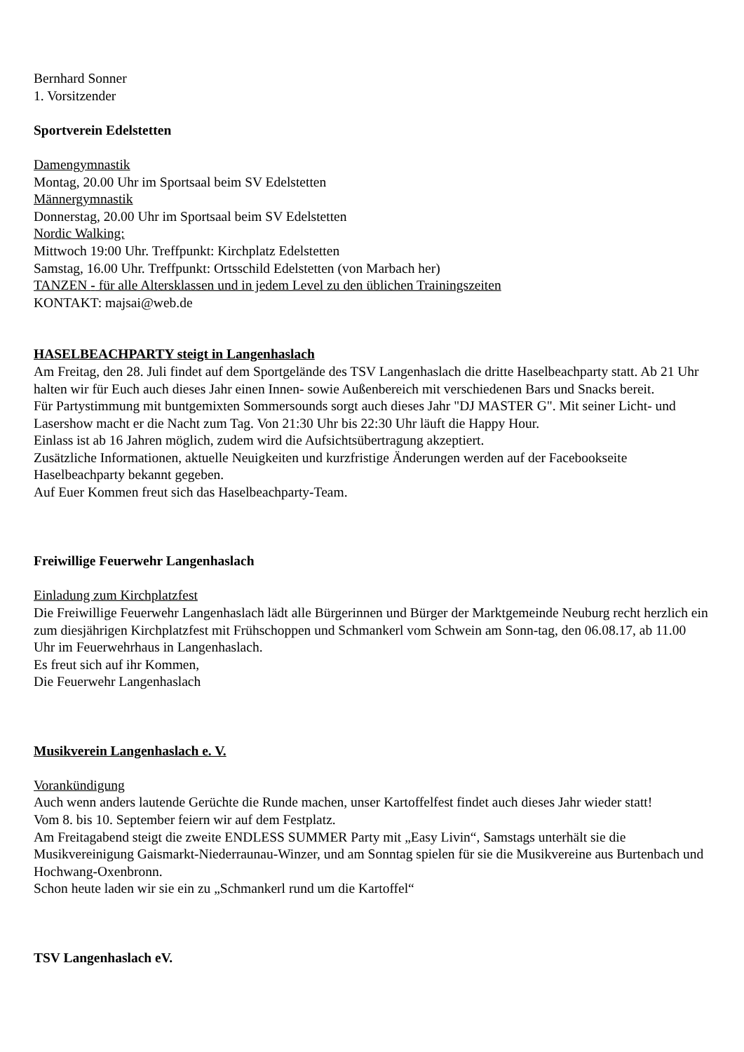Bernhard Sonner
1. Vorsitzender
Sportverein Edelstetten
Damengymnastik
Montag, 20.00 Uhr im Sportsaal beim SV Edelstetten
Männergymnastik
Donnerstag, 20.00 Uhr im Sportsaal beim SV Edelstetten
Nordic Walking:
Mittwoch 19:00 Uhr. Treffpunkt: Kirchplatz Edelstetten
Samstag, 16.00 Uhr. Treffpunkt: Ortsschild Edelstetten (von Marbach her)
TANZEN - für alle Altersklassen und in jedem Level zu den üblichen Trainingszeiten
KONTAKT: majsai@web.de
HASELBEACHPARTY steigt in Langenhaslach
Am Freitag, den 28. Juli findet auf dem Sportgelände des TSV Langenhaslach die dritte Haselbeachparty statt. Ab 21 Uhr halten wir für Euch auch dieses Jahr einen Innen- sowie Außenbereich mit verschiedenen Bars und Snacks bereit.
Für Partystimmung mit buntgemixten Sommersounds sorgt auch dieses Jahr "DJ MASTER G". Mit seiner Licht- und Lasershow macht er die Nacht zum Tag. Von 21:30 Uhr bis 22:30 Uhr läuft die Happy Hour.
Einlass ist ab 16 Jahren möglich, zudem wird die Aufsichtsübertragung akzeptiert.
Zusätzliche Informationen, aktuelle Neuigkeiten und kurzfristige Änderungen werden auf der Facebookseite Haselbeachparty bekannt gegeben.
Auf Euer Kommen freut sich das Haselbeachparty-Team.
Freiwillige Feuerwehr Langenhaslach
Einladung zum Kirchplatzfest
Die Freiwillige Feuerwehr Langenhaslach lädt alle Bürgerinnen und Bürger der Marktgemeinde Neuburg recht herzlich ein zum diesjährigen Kirchplatzfest mit Frühschoppen und Schmankerl vom Schwein am Sonn-tag, den 06.08.17, ab 11.00 Uhr im Feuerwehrhaus in Langenhaslach.
Es freut sich auf ihr Kommen,
Die Feuerwehr Langenhaslach
Musikverein Langenhaslach e. V.
Vorankündigung
Auch wenn anders lautende Gerüchte die Runde machen, unser Kartoffelfest findet auch dieses Jahr wieder statt!
Vom 8. bis 10. September feiern wir auf dem Festplatz.
Am Freitagabend steigt die zweite ENDLESS SUMMER Party mit „Easy Livin“, Samstags unterhält sie die Musikvereinigung Gaismarkt-Niederraunau-Winzer, und am Sonntag spielen für sie die Musikvereine aus Burtenbach und Hochwang-Oxenbronn.
Schon heute laden wir sie ein zu „Schmankerl rund um die Kartoffel“
TSV Langenhaslach eV.